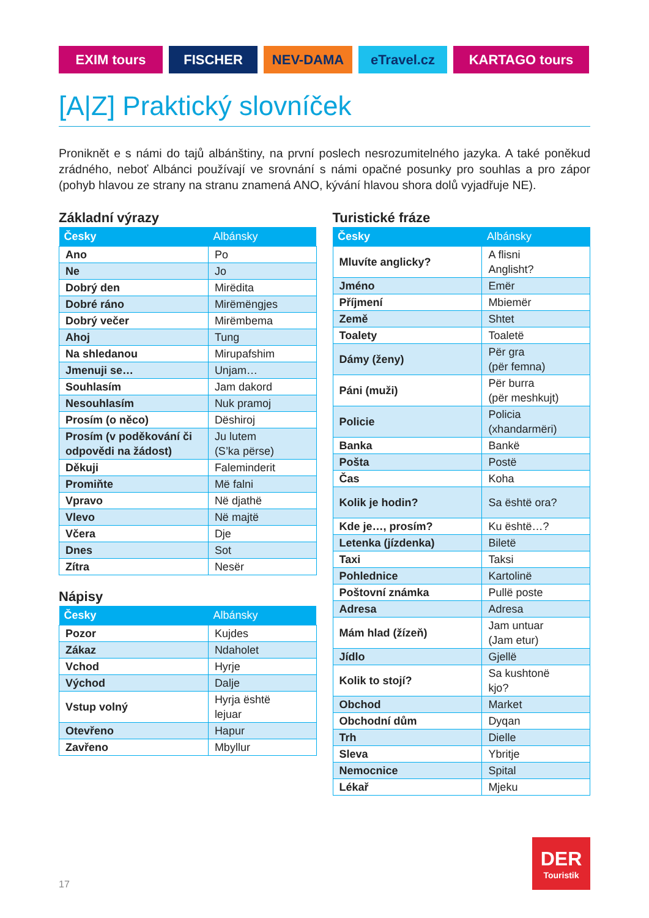EXIM tours FISCHER NEV-DAMA eTravel.cz KARTAGO tours
[A|Z] Praktický slovníček
Proniknět e s námi do tajů albánštiny, na první poslech nesrozumitelného jazyka. A také poněkud zrádného, neboť Albánci používají ve srovnání s námi opačné posunky pro souhlas a pro zápor (pohyb hlavou ze strany na stranu znamená ANO, kývání hlavou shora dolů vyjadřuje NE).
Základní výrazy
| Česky | Albánsky |
| --- | --- |
| Ano | Po |
| Ne | Jo |
| Dobrý den | Mirëdita |
| Dobré ráno | Mirëmëngjes |
| Dobrý večer | Mirëmbema |
| Ahoj | Tung |
| Na shledanou | Mirupafshim |
| Jmenuji se… | Unjam… |
| Souhlasím | Jam dakord |
| Nesouhlasím | Nuk pramoj |
| Prosím (o něco) | Dëshiroj |
| Prosím (v poděkování či odpovědi na žádost) | Ju lutem (S’ka përse) |
| Děkuji | Faleminderit |
| Promiňte | Më falni |
| Vpravo | Në djathë |
| Vlevo | Në majtë |
| Včera | Dje |
| Dnes | Sot |
| Zítra | Nesër |
Nápisy
| Česky | Albánsky |
| --- | --- |
| Pozor | Kujdes |
| Zákaz | Ndaholet |
| Vchod | Hyrje |
| Východ | Dalje |
| Vstup volný | Hyrja është lejuar |
| Otevřeno | Hapur |
| Zavřeno | Mbyllur |
Turistické fráze
| Česky | Albánsky |
| --- | --- |
| Mluvíte anglicky? | A flisni Anglisht? |
| Jméno | Emër |
| Příjmení | Mbiemër |
| Země | Shtet |
| Toalety | Toaletë |
| Dámy (ženy) | Për gra (për femna) |
| Páni (muži) | Për burra (për meshkujt) |
| Policie | Policia (xhandarmëri) |
| Banka | Bankë |
| Pošta | Postë |
| Čas | Koha |
| Kolik je hodin? | Sa është ora? |
| Kde je…, prosím? | Ku është…? |
| Letenka (jízdenka) | Biletë |
| Taxi | Taksi |
| Pohlednice | Kartolinë |
| Poštovní známka | Pullë poste |
| Adresa | Adresa |
| Mám hlad (žízeň) | Jam untuar (Jam etur) |
| Jídlo | Gjellë |
| Kolik to stojí? | Sa kushtonë kjo? |
| Obchod | Market |
| Obchodní dům | Dyqan |
| Trh | Dielle |
| Sleva | Ybritje |
| Nemocnice | Spital |
| Lékař | Mjeku |
17
DER
Touristik